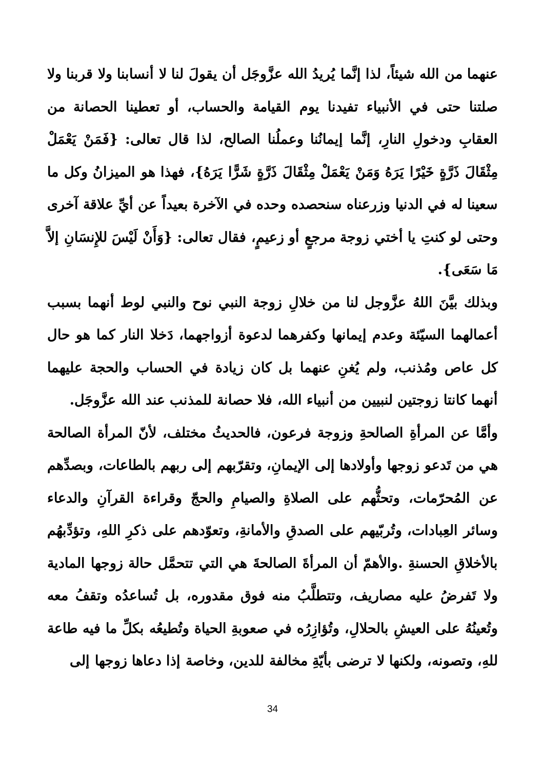عنهما من الله شيئاً، لذا إنَّما يُريدُ الله عزَّوجَل أن يقولَ لنا لا أنسابنا ولا قربنا ولا صلتنا حتى في الأنبياء تفيدنا يوم القيامة والحساب، أو تعطينا الحصانة من العقابِ ودخولِ النارِ، إنَّما إيمانُنا وعملُنا الصالح، لذا قال تعالى: {فَمَنْ يَعْمَلْ مِثْقَالَ ذَرَّةٍ خَيْرًا يَرَهُ وَمَنْ يَعْمَلْ مِثْقَالَ ذَرَّةٍ شَرًّا يَرَهُ}، فهذا هو الميزانُ وكل ما سعينا له في الدنيا وزرعناه سنحصده وحده في الآخرة بعيداً عن أيِّ علاقة آخرى وحتى لو كنتِ يا أختي زوجة مرجعٍ أو زعيمٍ، فقال تعالى: {وَأَنْ لَيْسَ للإِنسَانِ إلاَّ مَا سَعَى}.
وبذلك بيَّنَ اللهُ عزَّوجل لنا من خلالِ زوجة النبي نوح والنبي لوط أنهما بسبب أعمالهما السيّئة وعدم إيمانها وكفرهما لدعوة أزواجهما، دَخلا النار كما هو حال كل عاص ومُذنب، ولم يُغنِ عنهما بل كان زيادة في الحساب والحجة عليهما أنهما كانتا زوجتين لنبيين من أنبياء الله، فلا حصانة للمذنب عند الله عزَّوجَل.
وأمَّا عن المرأةِ الصالحةِ وزوجة فرعون، فالحديثُ مختلف، لأنّ المرأة الصالحة هي من تَدعو زوجها وأولادها إلى الإيمانِ، وتقرّبهم إلى ربهم بالطاعات، وبصدِّهم عن المُحرّمات، وتحثُّهم على الصلاةِ والصيامِ والحجّ وقراءة القرآنِ والدعاء وسائر العِبادات، وتُربّيهم على الصدقِ والأمانةِ، وتعوّدهم على ذكرِ اللهِ، وتؤدِّبهُم بالأخلاقِ الحسنةِ .والأهمّ أن المرأةَ الصالحةَ هي التي تتحمَّل حالة زوجها المادية ولا تَفرضُ عليه مصاريف، وتتطلَّبُ منه فوق مقدوره، بل تُساعدُه وتقفُ معه وتُعينُهُ على العيشِ بالحلالِ، وتُؤازِرُه في صعوبةِ الحياة وتُطيعُه بكلِّ ما فيه طاعة للهِ، وتصونه، ولكنها لا ترضى بأيّةِ مخالفة للدين، وخاصة إذا دعاها زوجها إلى
34